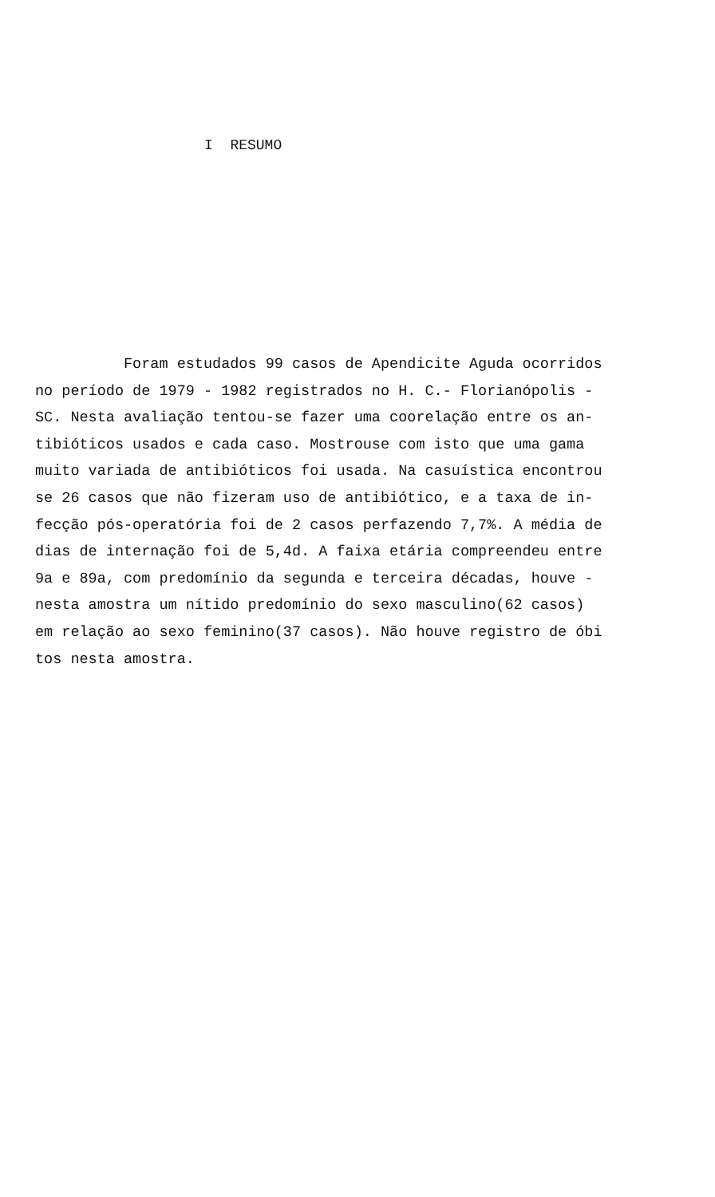I RESUMO
Foram estudados 99 casos de Apendicite Aguda ocorridos
no período de 1979 - 1982 registrados no H. C.- Florianópolis -
SC. Nesta avaliação tentou-se fazer uma coorelação entre os an-
tibióticos usados e cada caso. Mostrouse com isto que uma gama
muito variada de antibióticos foi usada. Na casuística encontrou
se 26 casos que não fizeram uso de antibiótico, e a taxa de in-
fecção pós-operatória foi de 2 casos perfazendo 7,7%. A média de
dias de internação foi de 5,4d. A faixa etária compreendeu entre
9a e 89a, com predomínio da segunda e terceira décadas, houve -
nesta amostra um nítido predomínio do sexo masculino(62 casos)
em relação ao sexo feminino(37 casos). Não houve registro de óbi
tos nesta amostra.